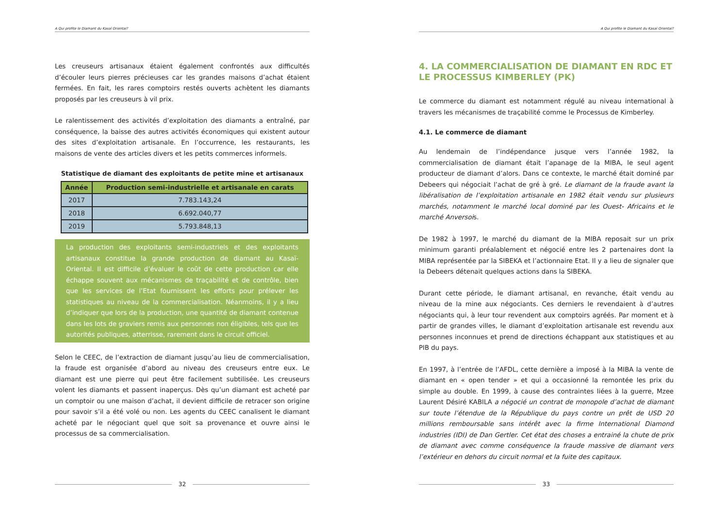A Qui profite le Diamant du Kasaï Oriental?
Les creuseurs artisanaux étaient également confrontés aux difficultés d’écouler leurs pierres précieuses car les grandes maisons d’achat étaient fermées. En fait, les rares comptoirs restés ouverts achètent les diamants proposés par les creuseurs à vil prix.
Le ralentissement des activités d’exploitation des diamants a entraîné, par conséquence, la baisse des autres activités économiques qui existent autour des sites d’exploitation artisanale. En l’occurrence, les restaurants, les maisons de vente des articles divers et les petits commerces informels.
Statistique de diamant des exploitants de petite mine et artisanaux
| Année | Production semi-industrielle et artisanale en carats |
| --- | --- |
| 2017 | 7.783.143,24 |
| 2018 | 6.692.040,77 |
| 2019 | 5.793.848,13 |
La production des exploitants semi-industriels et des exploitants artisanaux constitue la grande production de diamant au Kasaï-Oriental. Il est difficile d’évaluer le coût de cette production car elle échappe souvent aux mécanismes de traçabilité et de contrôle, bien que les services de l’Etat fournissent les efforts pour prélever les statistiques au niveau de la commercialisation. Néanmoins, il y a lieu d’indiquer que lors de la production, une quantité de diamant contenue dans les lots de graviers remis aux personnes non éligibles, tels que les autorités publiques, atterrisse, rarement dans le circuit officiel.
Selon le CEEC, de l’extraction de diamant jusqu’au lieu de commercialisation, la fraude est organisée d’abord au niveau des creuseurs entre eux. Le diamant est une pierre qui peut être facilement subtilisée. Les creuseurs volent les diamants et passent inaperçus. Dès qu’un diamant est acheté par un comptoir ou une maison d’achat, il devient difficile de retracer son origine pour savoir s’il a été volé ou non. Les agents du CEEC canalisent le diamant acheté par le négociant quel que soit sa provenance et ouvre ainsi le processus de sa commercialisation.
32
A Qui profite le Diamant du Kasaï Oriental?
4. LA COMMERCIALISATION DE DIAMANT EN RDC ET LE PROCESSUS KIMBERLEY (PK)
Le commerce du diamant est notamment régulé au niveau international à travers les mécanismes de traçabilité comme le Processus de Kimberley.
4.1. Le commerce de diamant
Au lendemain de l’indépendance jusque vers l’année 1982, la commercialisation de diamant était l’apanage de la MIBA, le seul agent producteur de diamant d’alors. Dans ce contexte, le marché était dominé par Debeers qui négociait l’achat de gré à gré. Le diamant de la fraude avant la libéralisation de l’exploitation artisanale en 1982 était vendu sur plusieurs marchés, notamment le marché local dominé par les Ouest- Africains et le marché Anversois.
De 1982 à 1997, le marché du diamant de la MIBA reposait sur un prix minimum garanti préalablement et négocié entre les 2 partenaires dont la MIBA représentée par la SIBEKA et l’actionnaire Etat. Il y a lieu de signaler que la Debeers détenait quelques actions dans la SIBEKA.
Durant cette période, le diamant artisanal, en revanche, était vendu au niveau de la mine aux négociants. Ces derniers le revendaient à d’autres négociants qui, à leur tour revendent aux comptoirs agréés. Par moment et à partir de grandes villes, le diamant d’exploitation artisanale est revendu aux personnes inconnues et prend de directions échappant aux statistiques et au PIB du pays.
En 1997, à l’entrée de l’AFDL, cette dernière a imposé à la MIBA la vente de diamant en « open tender » et qui a occasionné la remontée les prix du simple au double. En 1999, à cause des contraintes liées à la guerre, Mzee Laurent Désiré KABILA a négocié un contrat de monopole d’achat de diamant sur toute l’étendue de la République du pays contre un prêt de USD 20 millions remboursable sans intérêt avec la firme International Diamond industries (IDI) de Dan Gertler. Cet état des choses a entrainé la chute de prix de diamant avec comme conséquence la fraude massive de diamant vers l’extérieur en dehors du circuit normal et la fuite des capitaux.
33